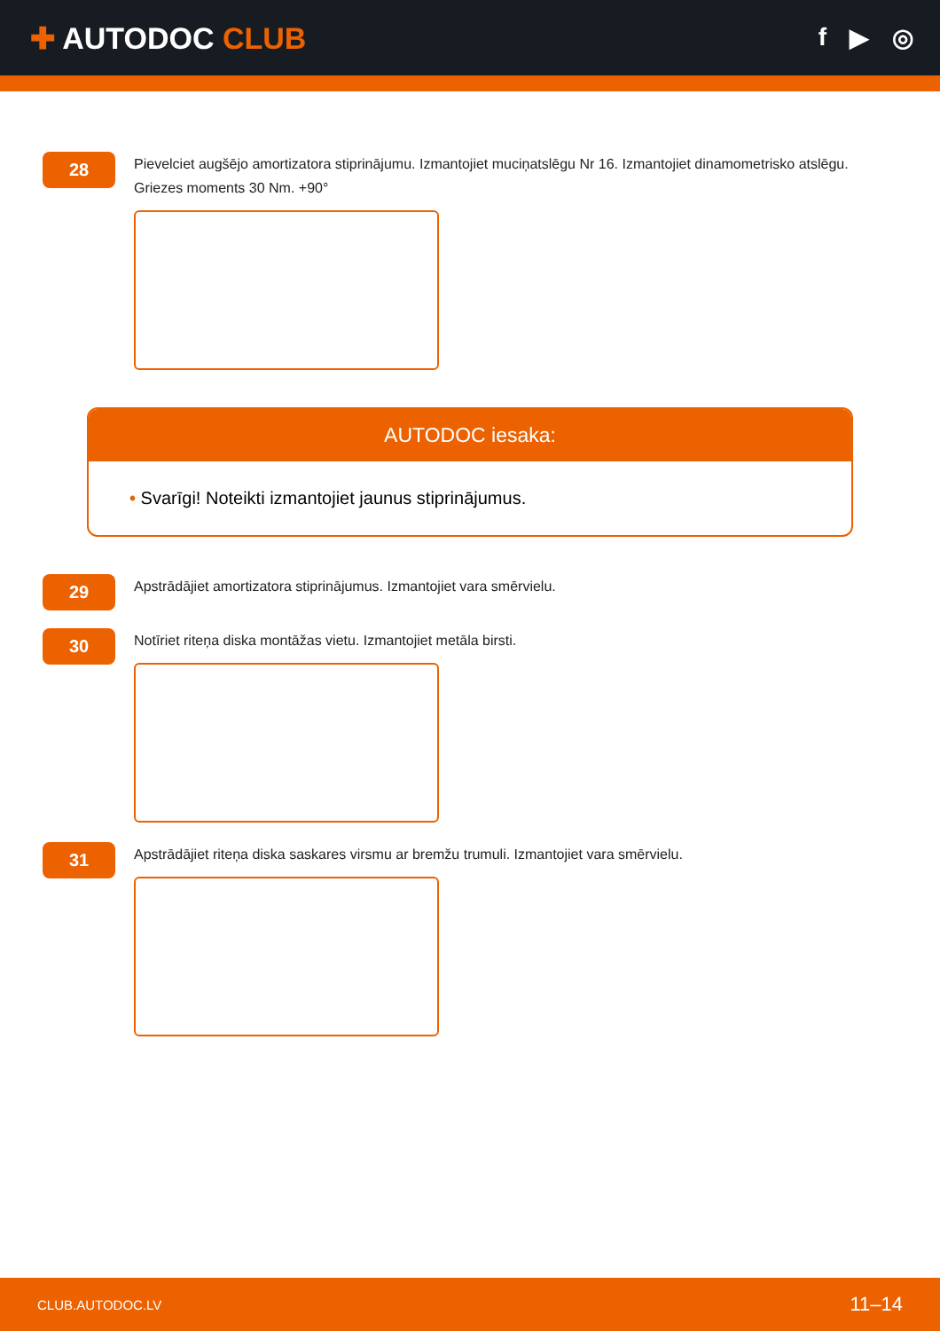✚ AUTODOC CLUB
f ▶ ◎
28
Pievelciet augšējo amortizatora stiprinājumu. Izmantojiet muciņatslēgu Nr 16. Izmantojiet dinamometrisko atslēgu. Griezes moments 30 Nm. +90°
AUTODOC iesaka:
• Svarīgi! Noteikti izmantojiet jaunus stiprinājumus.
29
Apstrādājiet amortizatora stiprinājumus. Izmantojiet vara smērvielu.
30
Notīriet riteņa diska montāžas vietu. Izmantojiet metāla birsti.
31
Apstrādājiet riteņa diska saskares virsmu ar bremžu trumuli. Izmantojiet vara smērvielu.
CLUB.AUTODOC.LV 11–14